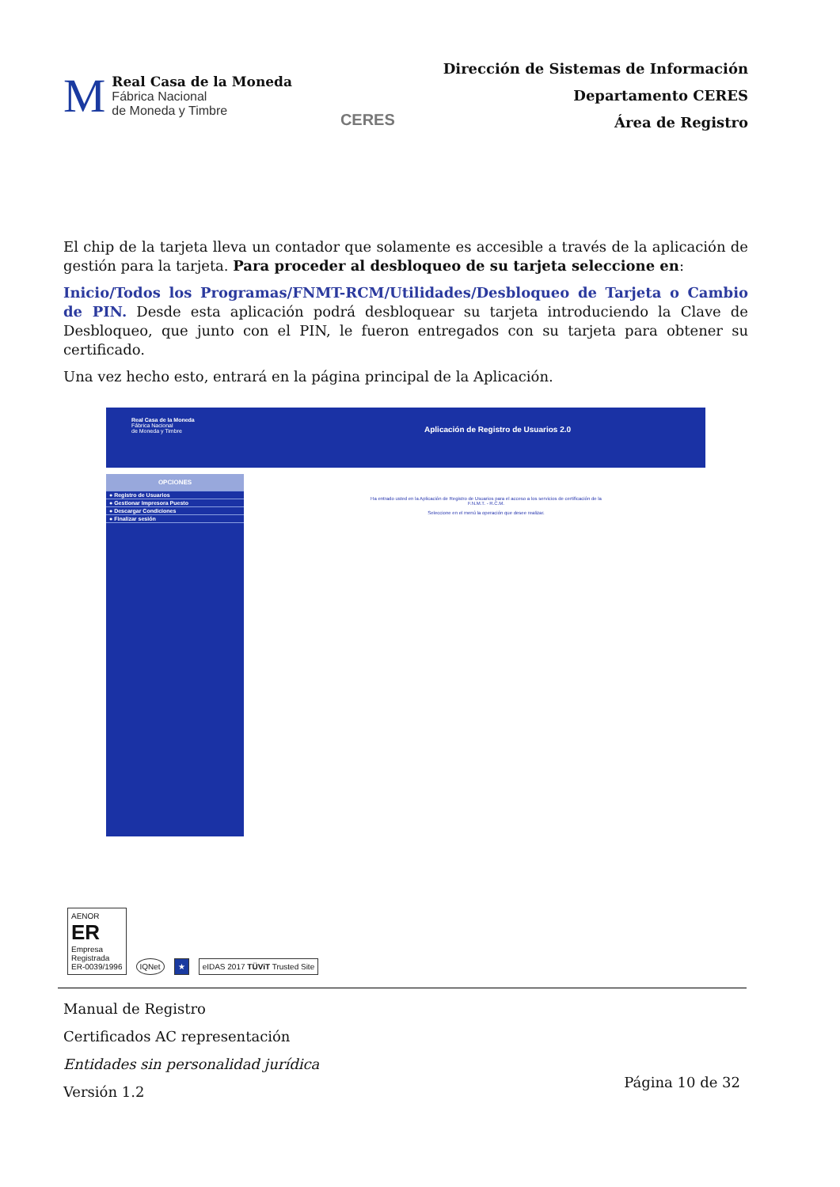M
Real Casa de la Moneda
Fábrica Nacional
de Moneda y Timbre
CERES
Dirección de Sistemas de Información
Departamento CERES
Área de Registro
El chip de la tarjeta lleva un contador que solamente es accesible a través de la aplicación de gestión para la tarjeta. Para proceder al desbloqueo de su tarjeta seleccione en:
Inicio/Todos los Programas/FNMT-RCM/Utilidades/Desbloqueo de Tarjeta o Cambio de PIN. Desde esta aplicación podrá desbloquear su tarjeta introduciendo la Clave de Desbloqueo, que junto con el PIN, le fueron entregados con su tarjeta para obtener su certificado.
Una vez hecho esto, entrará en la página principal de la Aplicación.
Real Casa de la Moneda
Fábrica Nacional
de Moneda y Timbre
Aplicación de Registro de Usuarios 2.0
OPCIONES
● Registro de Usuarios
● Gestionar Impresora Puesto
● Descargar Condiciones
● Finalizar sesión
Ha entrado usted en la Aplicación de Registro de Usuarios para el acceso a los servicios de certificación de la F.N.M.T. - R.C.M.
Seleccione en el menú la operación que desee realizar.
AENOR
ER
Empresa
Registrada
ER-0039/1996
IQNet
★
eIDAS 2017 TÜViT Trusted Site
Manual de Registro
Certificados AC representación
Entidades sin personalidad jurídica
Versión 1.2
Página 10 de 32